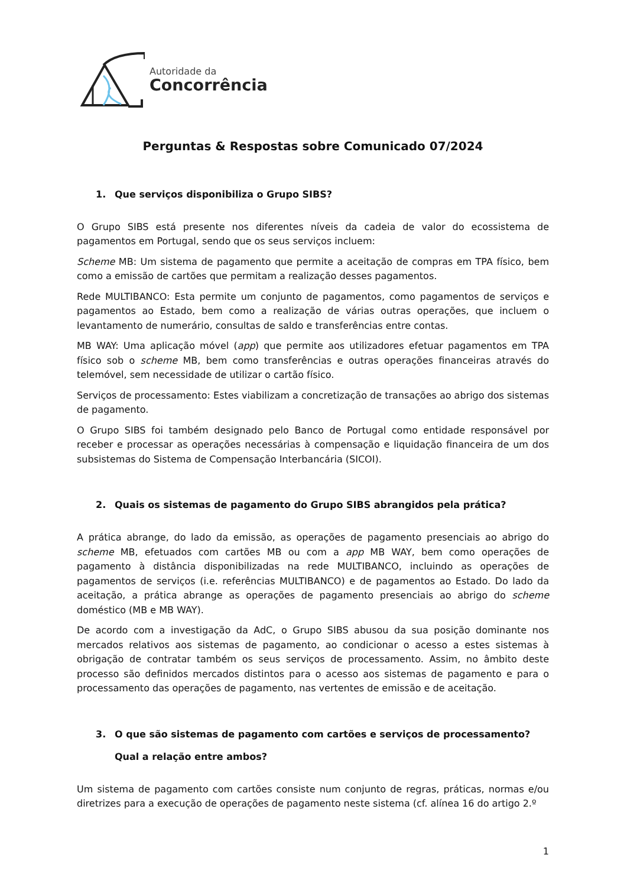Autoridade da
Concorrência
Perguntas & Respostas sobre Comunicado 07/2024
1. Que serviços disponibiliza o Grupo SIBS?
O Grupo SIBS está presente nos diferentes níveis da cadeia de valor do ecossistema de pagamentos em Portugal, sendo que os seus serviços incluem:
Scheme MB: Um sistema de pagamento que permite a aceitação de compras em TPA físico, bem como a emissão de cartões que permitam a realização desses pagamentos.
Rede MULTIBANCO: Esta permite um conjunto de pagamentos, como pagamentos de serviços e pagamentos ao Estado, bem como a realização de várias outras operações, que incluem o levantamento de numerário, consultas de saldo e transferências entre contas.
MB WAY: Uma aplicação móvel (app) que permite aos utilizadores efetuar pagamentos em TPA físico sob o scheme MB, bem como transferências e outras operações financeiras através do telemóvel, sem necessidade de utilizar o cartão físico.
Serviços de processamento: Estes viabilizam a concretização de transações ao abrigo dos sistemas de pagamento.
O Grupo SIBS foi também designado pelo Banco de Portugal como entidade responsável por receber e processar as operações necessárias à compensação e liquidação financeira de um dos subsistemas do Sistema de Compensação Interbancária (SICOI).
2. Quais os sistemas de pagamento do Grupo SIBS abrangidos pela prática?
A prática abrange, do lado da emissão, as operações de pagamento presenciais ao abrigo do scheme MB, efetuados com cartões MB ou com a app MB WAY, bem como operações de pagamento à distância disponibilizadas na rede MULTIBANCO, incluindo as operações de pagamentos de serviços (i.e. referências MULTIBANCO) e de pagamentos ao Estado. Do lado da aceitação, a prática abrange as operações de pagamento presenciais ao abrigo do scheme doméstico (MB e MB WAY).
De acordo com a investigação da AdC, o Grupo SIBS abusou da sua posição dominante nos mercados relativos aos sistemas de pagamento, ao condicionar o acesso a estes sistemas à obrigação de contratar também os seus serviços de processamento. Assim, no âmbito deste processo são definidos mercados distintos para o acesso aos sistemas de pagamento e para o processamento das operações de pagamento, nas vertentes de emissão e de aceitação.
3. O que são sistemas de pagamento com cartões e serviços de processamento? Qual a relação entre ambos?
Um sistema de pagamento com cartões consiste num conjunto de regras, práticas, normas e/ou diretrizes para a execução de operações de pagamento neste sistema (cf. alínea 16 do artigo 2.º
1